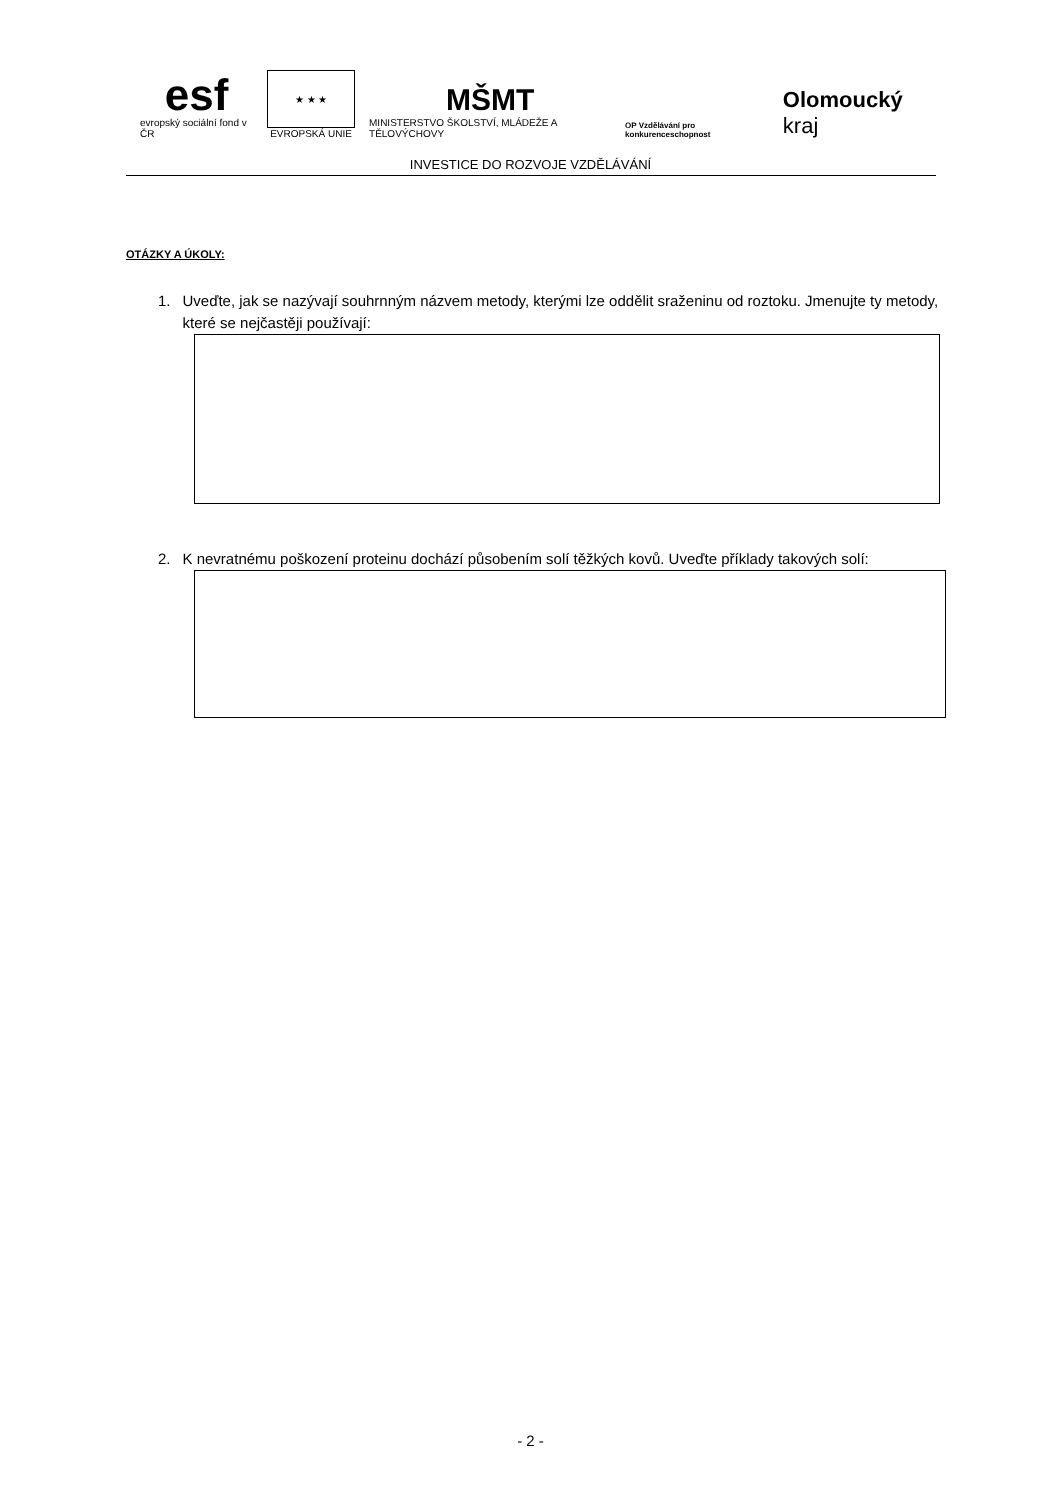esf
evropský sociální fond v ČR
★ ★ ★
EVROPSKÁ UNIE
MŠMT
MINISTERSTVO ŠKOLSTVÍ, MLÁDEŽE A TĚLOVÝCHOVY
OP Vzdělávání pro konkurenceschopnost
Olomoucký kraj
INVESTICE DO ROZVOJE VZDĚLÁVÁNÍ
OTÁZKY A ÚKOLY:
1. Uveďte, jak se nazývají souhrnným názvem metody, kterými lze oddělit sraženinu od roztoku. Jmenujte ty metody, které se nejčastěji používají:
2. K nevratnému poškození proteinu dochází působením solí těžkých kovů. Uveďte příklady takových solí:
- 2 -